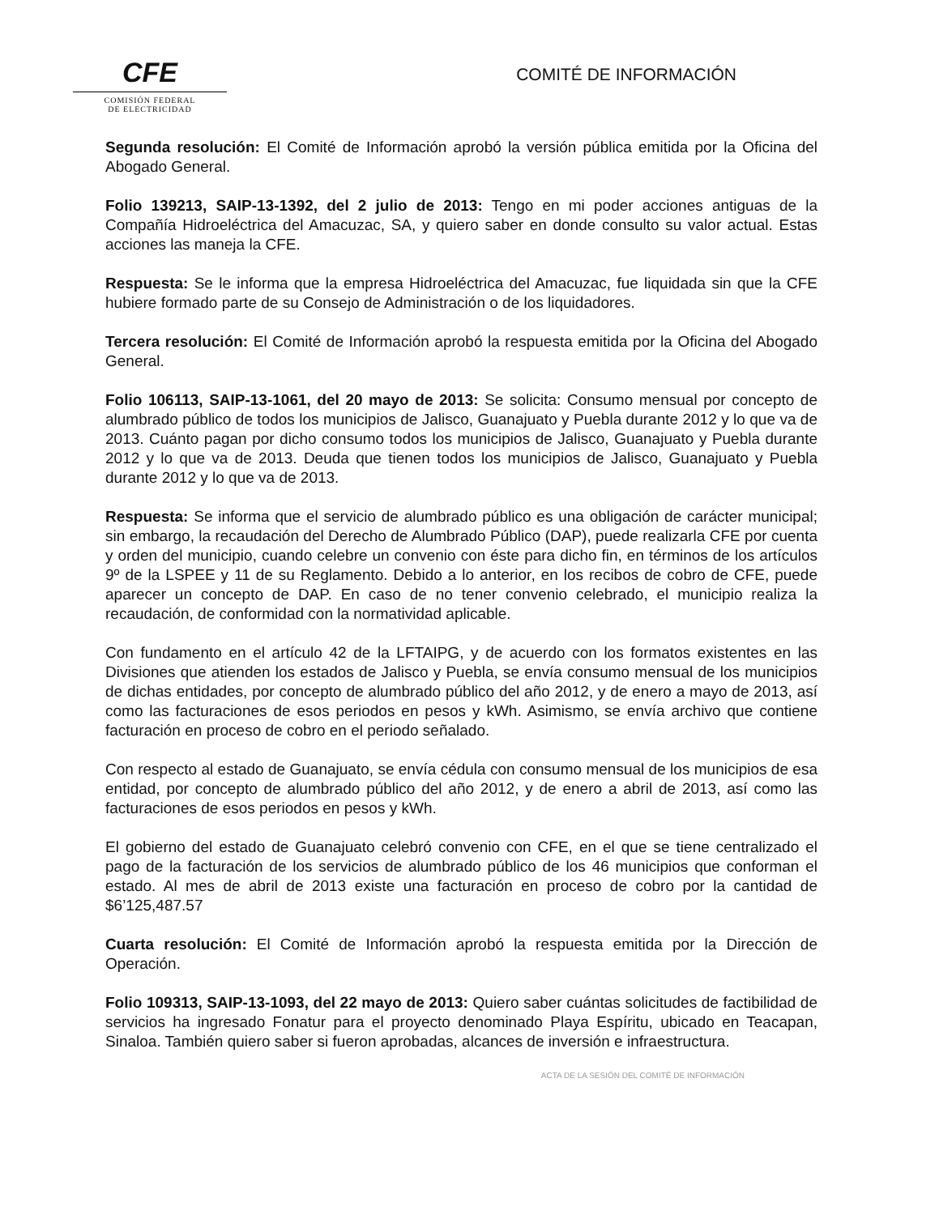CFE
COMISIÓN FEDERAL
DE ELECTRICIDAD
COMITÉ DE INFORMACIÓN
Segunda resolución: El Comité de Información aprobó la versión pública emitida por la Oficina del Abogado General.
Folio 139213, SAIP-13-1392, del 2 julio de 2013: Tengo en mi poder acciones antiguas de la Compañía Hidroeléctrica del Amacuzac, SA, y quiero saber en donde consulto su valor actual. Estas acciones las maneja la CFE.
Respuesta: Se le informa que la empresa Hidroeléctrica del Amacuzac, fue liquidada sin que la CFE hubiere formado parte de su Consejo de Administración o de los liquidadores.
Tercera resolución: El Comité de Información aprobó la respuesta emitida por la Oficina del Abogado General.
Folio 106113, SAIP-13-1061, del 20 mayo de 2013: Se solicita: Consumo mensual por concepto de alumbrado público de todos los municipios de Jalisco, Guanajuato y Puebla durante 2012 y lo que va de 2013. Cuánto pagan por dicho consumo todos los municipios de Jalisco, Guanajuato y Puebla durante 2012 y lo que va de 2013. Deuda que tienen todos los municipios de Jalisco, Guanajuato y Puebla durante 2012 y lo que va de 2013.
Respuesta: Se informa que el servicio de alumbrado público es una obligación de carácter municipal; sin embargo, la recaudación del Derecho de Alumbrado Público (DAP), puede realizarla CFE por cuenta y orden del municipio, cuando celebre un convenio con éste para dicho fin, en términos de los artículos 9º de la LSPEE y 11 de su Reglamento. Debido a lo anterior, en los recibos de cobro de CFE, puede aparecer un concepto de DAP. En caso de no tener convenio celebrado, el municipio realiza la recaudación, de conformidad con la normatividad aplicable.
Con fundamento en el artículo 42 de la LFTAIPG, y de acuerdo con los formatos existentes en las Divisiones que atienden los estados de Jalisco y Puebla, se envía consumo mensual de los municipios de dichas entidades, por concepto de alumbrado público del año 2012, y de enero a mayo de 2013, así como las facturaciones de esos periodos en pesos y kWh. Asimismo, se envía archivo que contiene facturación en proceso de cobro en el periodo señalado.
Con respecto al estado de Guanajuato, se envía cédula con consumo mensual de los municipios de esa entidad, por concepto de alumbrado público del año 2012, y de enero a abril de 2013, así como las facturaciones de esos periodos en pesos y kWh.
El gobierno del estado de Guanajuato celebró convenio con CFE, en el que se tiene centralizado el pago de la facturación de los servicios de alumbrado público de los 46 municipios que conforman el estado. Al mes de abril de 2013 existe una facturación en proceso de cobro por la cantidad de $6’125,487.57
Cuarta resolución: El Comité de Información aprobó la respuesta emitida por la Dirección de Operación.
Folio 109313, SAIP-13-1093, del 22 mayo de 2013: Quiero saber cuántas solicitudes de factibilidad de servicios ha ingresado Fonatur para el proyecto denominado Playa Espíritu, ubicado en Teacapan, Sinaloa. También quiero saber si fueron aprobadas, alcances de inversión e infraestructura.
ACTA DE LA SESIÓN DEL COMITÉ DE INFORMACIÓN